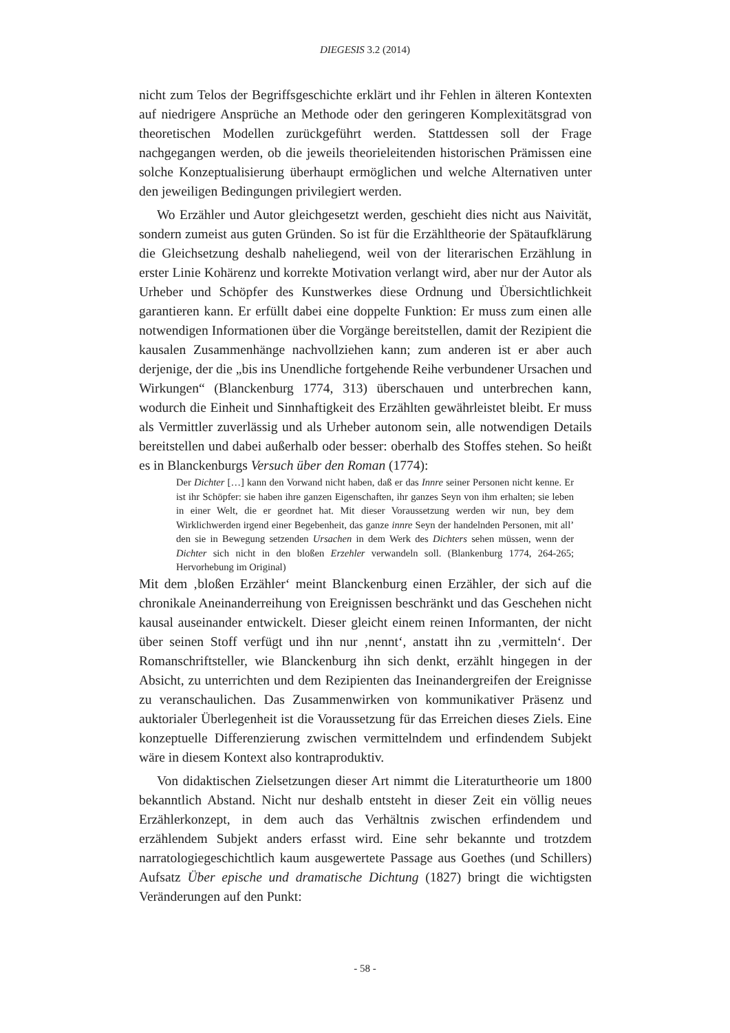DIEGESIS 3.2 (2014)
nicht zum Telos der Begriffsgeschichte erklärt und ihr Fehlen in älteren Kontexten auf niedrigere Ansprüche an Methode oder den geringeren Komplexitätsgrad von theoretischen Modellen zurückgeführt werden. Stattdessen soll der Frage nachgegangen werden, ob die jeweils theorieleitenden historischen Prämissen eine solche Konzeptualisierung überhaupt ermöglichen und welche Alternativen unter den jeweiligen Bedingungen privilegiert werden.
Wo Erzähler und Autor gleichgesetzt werden, geschieht dies nicht aus Naivität, sondern zumeist aus guten Gründen. So ist für die Erzähltheorie der Spätaufklärung die Gleichsetzung deshalb naheliegend, weil von der literarischen Erzählung in erster Linie Kohärenz und korrekte Motivation verlangt wird, aber nur der Autor als Urheber und Schöpfer des Kunstwerkes diese Ordnung und Übersichtlichkeit garantieren kann. Er erfüllt dabei eine doppelte Funktion: Er muss zum einen alle notwendigen Informationen über die Vorgänge bereitstellen, damit der Rezipient die kausalen Zusammenhänge nachvollziehen kann; zum anderen ist er aber auch derjenige, der die „bis ins Unendliche fortgehende Reihe verbundener Ursachen und Wirkungen“ (Blanckenburg 1774, 313) überschauen und unterbrechen kann, wodurch die Einheit und Sinnhaftigkeit des Erzählten gewährleistet bleibt. Er muss als Vermittler zuverlässig und als Urheber autonom sein, alle notwendigen Details bereitstellen und dabei außerhalb oder besser: oberhalb des Stoffes stehen. So heißt es in Blanckenburgs Versuch über den Roman (1774):
Der Dichter […] kann den Vorwand nicht haben, daß er das Innre seiner Personen nicht kenne. Er ist ihr Schöpfer: sie haben ihre ganzen Eigenschaften, ihr ganzes Seyn von ihm erhalten; sie leben in einer Welt, die er geordnet hat. Mit dieser Voraussetzung werden wir nun, bey dem Wirklichwerden irgend einer Begebenheit, das ganze innre Seyn der handelnden Personen, mit all’ den sie in Bewegung setzenden Ursachen in dem Werk des Dichters sehen müssen, wenn der Dichter sich nicht in den bloßen Erzehler verwandeln soll. (Blankenburg 1774, 264-265; Hervorhebung im Original)
Mit dem ‚bloßen Erzähler‘ meint Blanckenburg einen Erzähler, der sich auf die chronikale Aneinanderreihung von Ereignissen beschränkt und das Geschehen nicht kausal auseinander entwickelt. Dieser gleicht einem reinen Informanten, der nicht über seinen Stoff verfügt und ihn nur ‚nennt‘, anstatt ihn zu ‚vermitteln‘. Der Romanschriftsteller, wie Blanckenburg ihn sich denkt, erzählt hingegen in der Absicht, zu unterrichten und dem Rezipienten das Ineinandergreifen der Ereignisse zu veranschaulichen. Das Zusammenwirken von kommunikativer Präsenz und auktorialer Überlegenheit ist die Voraussetzung für das Erreichen dieses Ziels. Eine konzeptuelle Differenzierung zwischen vermittelndem und erfindendem Subjekt wäre in diesem Kontext also kontraproduktiv.
Von didaktischen Zielsetzungen dieser Art nimmt die Literaturtheorie um 1800 bekanntlich Abstand. Nicht nur deshalb entsteht in dieser Zeit ein völlig neues Erzählerkonzept, in dem auch das Verhältnis zwischen erfindendem und erzählendem Subjekt anders erfasst wird. Eine sehr bekannte und trotzdem narratologiegeschichtlich kaum ausgewertete Passage aus Goethes (und Schillers) Aufsatz Über epische und dramatische Dichtung (1827) bringt die wichtigsten Veränderungen auf den Punkt:
- 58 -